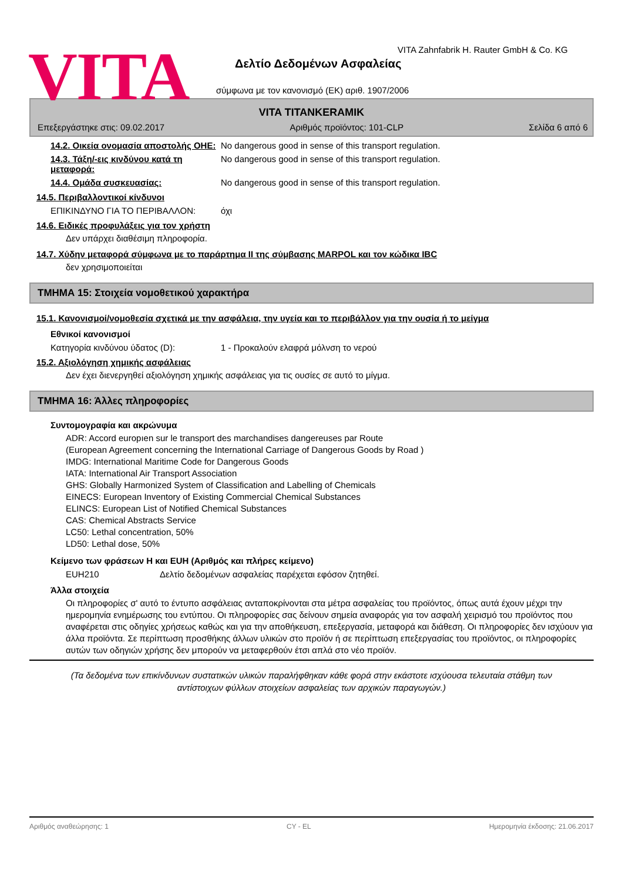VITA
VITA Zahnfabrik H. Rauter GmbH & Co. KG
Δελτίο Δεδομένων Ασφαλείας
σύμφωνα με τον κανονισμό (ΕΚ) αριθ. 1907/2006
VITA TITANKERAMIK
Επεξεργάστηκε στις: 09.02.2017 Αριθμός προϊόντος: 101-CLP Σελίδα 6 από 6
14.2. Οικεία ονομασία αποστολής ΟΗΕ:
No dangerous good in sense of this transport regulation.
14.3. Τάξη/-εις κινδύνου κατά τη μεταφορά:
No dangerous good in sense of this transport regulation.
14.4. Ομάδα συσκευασίας: No dangerous good in sense of this transport regulation.
14.5. Περιβαλλοντικοί κίνδυνοι
ΕΠΙΚΙΝΔΥΝΟ ΓΙΑ ΤΟ ΠΕΡΙΒΑΛΛΟΝ: όχι
14.6. Ειδικές προφυλάξεις για τον χρήστη
Δεν υπάρχει διαθέσιμη πληροφορία.
14.7. Χύδην μεταφορά σύμφωνα με το παράρτημα II της σύμβασης MARPOL και τον κώδικα IBC
δεν χρησιμοποιείται
ΤΜΗΜΑ 15: Στοιχεία νομοθετικού χαρακτήρα
15.1. Κανονισμοί/νομοθεσία σχετικά με την ασφάλεια, την υγεία και το περιβάλλον για την ουσία ή το μείγμα
Εθνικοί κανονισμοί
Κατηγορία κινδύνου ύδατος (D): 1 - Προκαλούν ελαφρά μόλνση το νερού
15.2. Αξιολόγηση χημικής ασφάλειας
Δεν έχει διενεργηθεί αξιολόγηση χημικής ασφάλειας για τις ουσίες σε αυτό το μίγμα.
ΤΜΗΜΑ 16: Άλλες πληροφορίες
Συντομογραφία και ακρώνυμα
ADR: Accord europıen sur le transport des marchandises dangereuses par Route
(European Agreement concerning the International Carriage of Dangerous Goods by Road )
IMDG: International Maritime Code for Dangerous Goods
IATA: International Air Transport Association
GHS: Globally Harmonized System of Classification and Labelling of Chemicals
EINECS: European Inventory of Existing Commercial Chemical Substances
ELINCS: European List of Notified Chemical Substances
CAS: Chemical Abstracts Service
LC50: Lethal concentration, 50%
LD50: Lethal dose, 50%
Κείμενο των φράσεων H και EUH (Αριθμός και πλήρες κείμενο)
EUH210 Δελτίο δεδομένων ασφαλείας παρέχεται εφόσον ζητηθεί.
Άλλα στοιχεία
Οι πληροφορίες σ' αυτό το έντυπο ασφάλειας ανταποκρίνονται στα μέτρα ασφαλείας του προϊόντος, όπως αυτά έχουν μέχρι την ημερομηνία ενημέρωσης του εντύπου. Οι πληροφορίες σας δείνουν σημεία αναφοράς για τον ασφαλή χειρισμό του προϊόντος που αναφέρεται στις οδηγίες χρήσεως καθώς και για την αποθήκευση, επεξεργασία, μεταφορά και διάθεση. Οι πληροφορίες δεν ισχύουν για άλλα προϊόντα. Σε περίπτωση προσθήκης άλλων υλικών στο προϊόν ή σε περίπτωση επεξεργασίας του προϊόντος, οι πληροφορίες αυτών των οδηγιών χρήσης δεν μπορούν να μεταφερθούν έτσι απλά στο νέο προϊόν.
(Τα δεδομένα των επικίνδυνων συστατικών υλικών παραλήφθηκαν κάθε φορά στην εκάστοτε ισχύουσα τελευταία στάθμη των αντίστοιχων φύλλων στοιχείων ασφαλείας των αρχικών παραγωγών.)
Αριθμός αναθεώρησης: 1 CY - EL Ημερομηνία έκδοσης: 21.06.2017